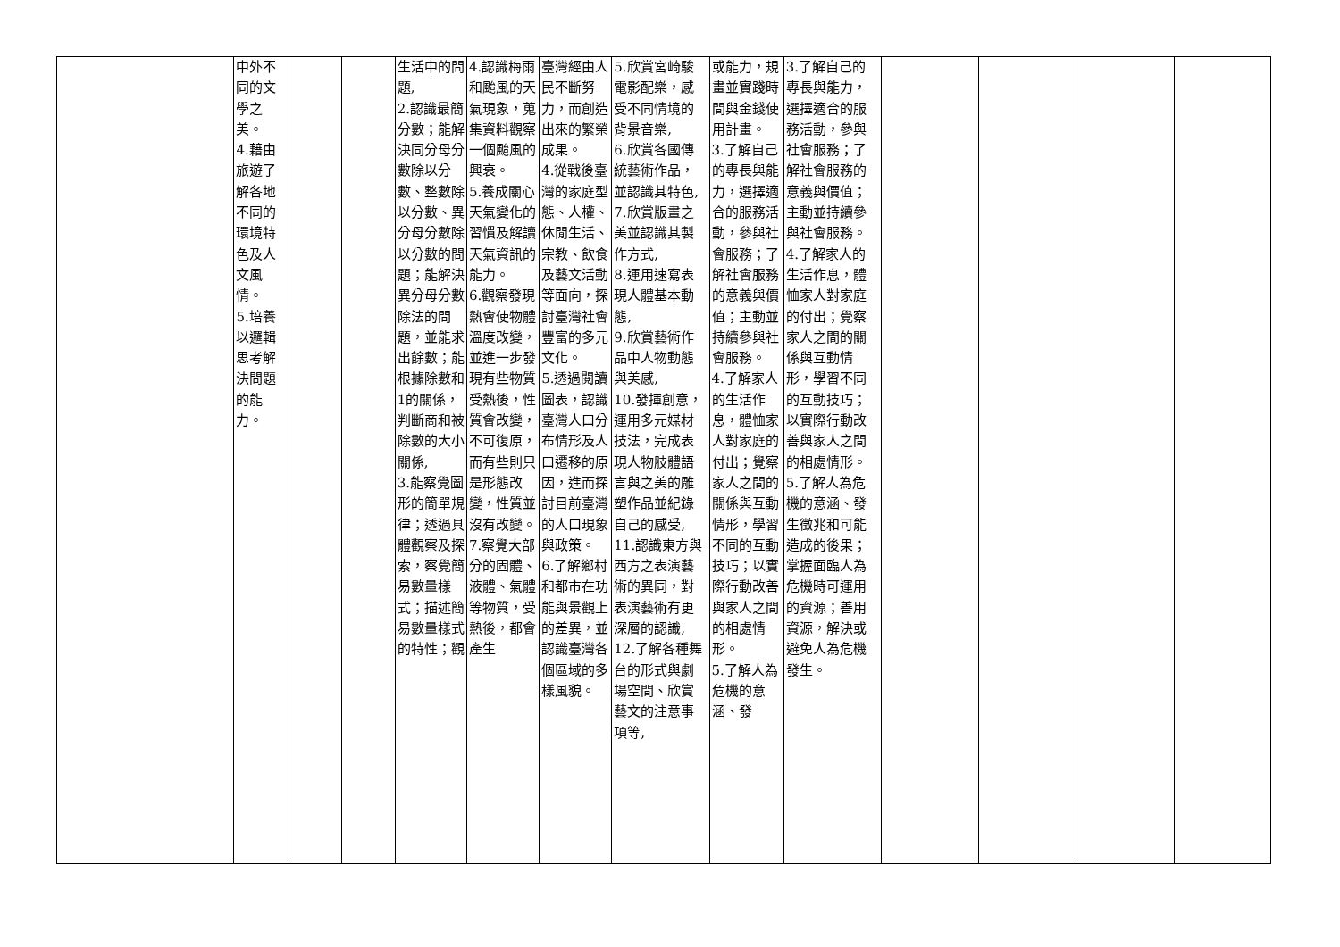| | 中外不同的文學之美。 4.藉由旅遊了解各地不同的環境特色及人文風情。 5.培養以邏輯思考解決問題的能力。 | | | 生活中的問題, 2.認識最簡分數；能解決同分母分數除以分數、整數除以分數、異分母分數除以分數的問題；能解決異分母分數除法的問題，並能求出餘數；能根據除數和1的關係，判斷商和被除數的大小關係, 3.能察覺圖形的簡單規律；透過具體觀察及探索，察覺簡易數量樣式；描述簡易數量樣式的特性；觀 | 4.認識梅雨和颱風的天氣現象，蒐集資料觀察一個颱風的興衰。 5.養成關心天氣變化的習慣及解讀天氣資訊的能力。 6.觀察發現熱會使物體溫度改變，並進一步發現有些物質受熱後，性質會改變，不可復原，而有些則只是形態改變，性質並沒有改變。 7.察覺大部分的固體、液體、氣體等物質，受熱後，都會產生 | 臺灣經由人民不斷努力，而創造出來的繁榮成果。 4.從戰後臺灣的家庭型態、人權、休閒生活、宗教、飲食及藝文活動等面向，探討臺灣社會豐富的多元文化。 5.透過閱讀圖表，認識臺灣人口分布情形及人口遷移的原因，進而探討目前臺灣的人口現象與政策。 6.了解鄉村和都市在功能與景觀上的差異，並認識臺灣各個區域的多樣風貌。 | 5.欣賞宮崎駿電影配樂，感受不同情境的背景音樂, 6.欣賞各國傳統藝術作品，並認識其特色, 7.欣賞版畫之美並認識其製作方式, 8.運用速寫表現人體基本動態, 9.欣賞藝術作品中人物動態與美感, 10.發揮創意，運用多元媒材技法，完成表現人物肢體語言與之美的雕塑作品並紀錄自己的感受, 11.認識東方與西方之表演藝術的異同，對表演藝術有更深層的認識, 12.了解各種舞台的形式與劇場空間、欣賞藝文的注意事項等, | 或能力，規畫並實踐時間與金錢使用計畫。 3.了解自己的專長與能力，選擇適合的服務活動，參與社會服務；了解社會服務的意義與價值；主動並持續參與社會服務。 4.了解家人的生活作息，體恤家人對家庭的付出；覺察家人之間的關係與互動情形，學習不同的互動技巧；以實際行動改善與家人之間的相處情形。 5.了解人為危機的意涵、發 | 3.了解自己的專長與能力，選擇適合的服務活動，參與社會服務；了解社會服務的意義與價值；主動並持續參與社會服務。 4.了解家人的生活作息，體恤家人對家庭的付出；覺察家人之間的關係與互動情形，學習不同的互動技巧；以實際行動改善與家人之間的相處情形。 5.了解人為危機的意涵、發生徵兆和可能造成的後果；掌握面臨人為危機時可運用的資源；善用資源，解決或避免人為危機發生。 | | | | |